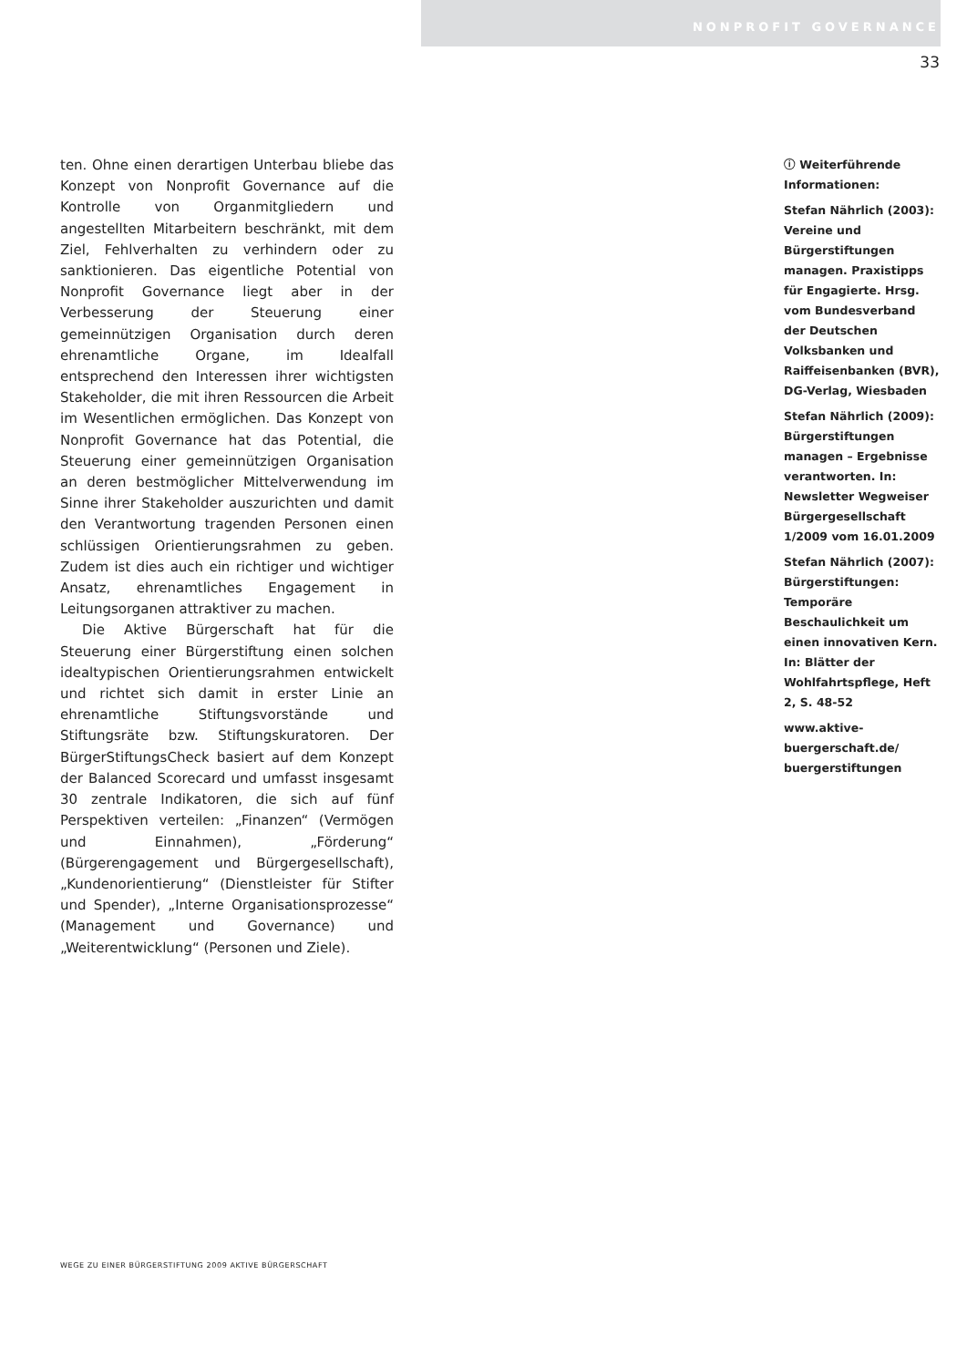NONPROFIT GOVERNANCE
33
ten. Ohne einen derartigen Unterbau bliebe das Konzept von Nonprofit Governance auf die Kontrolle von Organmitgliedern und angestellten Mitarbeitern beschränkt, mit dem Ziel, Fehlverhalten zu verhindern oder zu sanktionieren. Das eigentliche Potential von Nonprofit Governance liegt aber in der Verbesserung der Steuerung einer gemeinnützigen Organisation durch deren ehrenamtliche Organe, im Idealfall entsprechend den Interessen ihrer wichtigsten Stakeholder, die mit ihren Ressourcen die Arbeit im Wesentlichen ermöglichen. Das Konzept von Nonprofit Governance hat das Potential, die Steuerung einer gemeinnützigen Organisation an deren bestmöglicher Mittelverwendung im Sinne ihrer Stakeholder auszurichten und damit den Verantwortung tragenden Personen einen schlüssigen Orientierungsrahmen zu geben. Zudem ist dies auch ein richtiger und wichtiger Ansatz, ehrenamtliches Engagement in Leitungsorganen attraktiver zu machen.
Die Aktive Bürgerschaft hat für die Steuerung einer Bürgerstiftung einen solchen idealtypischen Orientierungsrahmen entwickelt und richtet sich damit in erster Linie an ehrenamtliche Stiftungsvorstände und Stiftungsräte bzw. Stiftungskuratoren. Der BürgerStiftungsCheck basiert auf dem Konzept der Balanced Scorecard und umfasst insgesamt 30 zentrale Indikatoren, die sich auf fünf Perspektiven verteilen: „Finanzen“ (Vermögen und Einnahmen), „Förderung“ (Bürgerengagement und Bürgergesellschaft), „Kundenorientierung“ (Dienstleister für Stifter und Spender), „Interne Organisationsprozesse“ (Management und Governance) und „Weiterentwicklung“ (Personen und Ziele).
ⓘ Weiterführende Informationen:
Stefan Nährlich (2003): Vereine und Bürgerstiftungen managen. Praxistipps für Engagierte. Hrsg. vom Bundesverband der Deutschen Volksbanken und Raiffeisenbanken (BVR), DG-Verlag, Wiesbaden
Stefan Nährlich (2009): Bürgerstiftungen managen – Ergebnisse verantworten. In: Newsletter Wegweiser Bürgergesellschaft 1/2009 vom 16.01.2009
Stefan Nährlich (2007): Bürgerstiftungen: Temporäre Beschaulichkeit um einen innovativen Kern. In: Blätter der Wohlfahrtspflege, Heft 2, S. 48-52
www.aktive-buergerschaft.de/ buergerstiftungen
WEGE ZU EINER BÜRGERSTIFTUNG 2009 AKTIVE BÜRGERSCHAFT